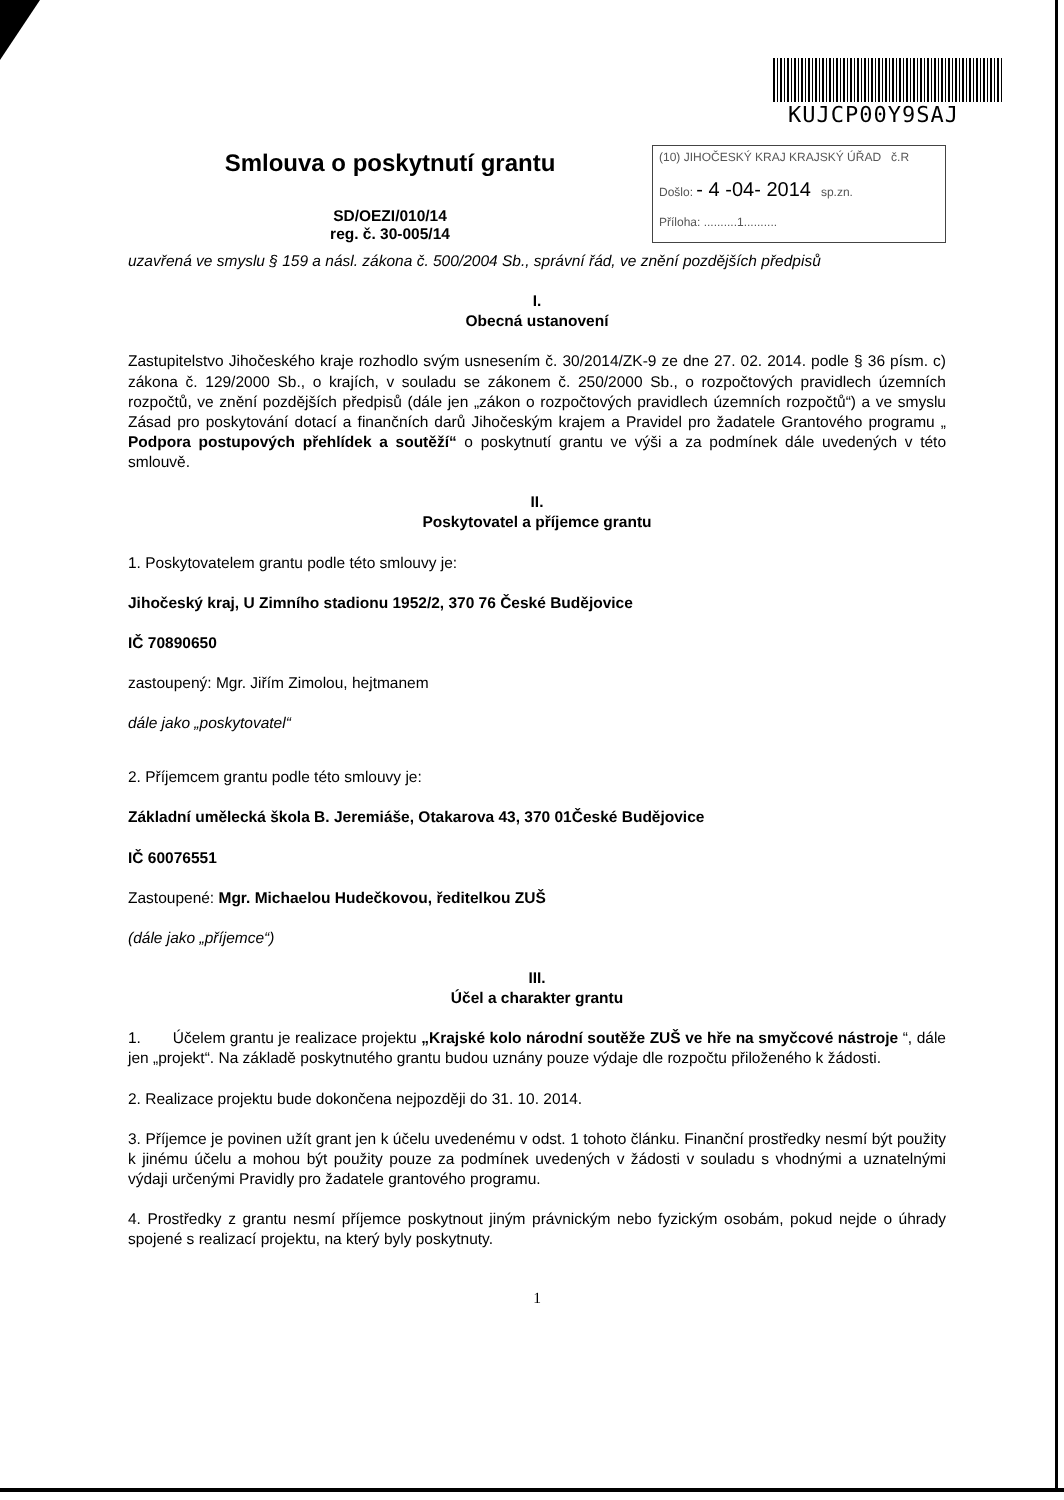KUJCP00Y9SAJ
Smlouva o poskytnutí grantu
SD/OEZI/010/14
reg. č. 30-005/14
(10) JIHOČESKÝ KRAJ KRAJSKÝ ÚŘAD č.R
Došlo: - 4 -04- 2014 sp.zn.
Příloha: ..........1..........
uzavřená ve smyslu § 159 a násl. zákona č. 500/2004 Sb., správní řád, ve znění pozdějších předpisů
I.
Obecná ustanovení
Zastupitelstvo Jihočeského kraje rozhodlo svým usnesením č. 30/2014/ZK-9 ze dne 27. 02. 2014. podle § 36 písm. c) zákona č. 129/2000 Sb., o krajích, v souladu se zákonem č. 250/2000 Sb., o rozpočtových pravidlech územních rozpočtů, ve znění pozdějších předpisů (dále jen „zákon o rozpočtových pravidlech územních rozpočtů“) a ve smyslu Zásad pro poskytování dotací a finančních darů Jihočeským krajem a Pravidel pro žadatele Grantového programu „ Podpora postupových přehlídek a soutěží“ o poskytnutí grantu ve výši a za podmínek dále uvedených v této smlouvě.
II.
Poskytovatel a příjemce grantu
1. Poskytovatelem grantu podle této smlouvy je:
Jihočeský kraj, U Zimního stadionu 1952/2, 370 76 České Budějovice
IČ 70890650
zastoupený: Mgr. Jiřím Zimolou, hejtmanem
dále jako „poskytovatel“
2. Příjemcem grantu podle této smlouvy je:
Základní umělecká škola B. Jeremiáše, Otakarova 43, 370 01České Budějovice
IČ 60076551
Zastoupené: Mgr. Michaelou Hudečkovou, ředitelkou ZUŠ
(dále jako „příjemce“)
III.
Účel a charakter grantu
1. Účelem grantu je realizace projektu „Krajské kolo národní soutěže ZUŠ ve hře na smyčcové nástroje “, dále jen „projekt“. Na základě poskytnutého grantu budou uznány pouze výdaje dle rozpočtu přiloženého k žádosti.
2. Realizace projektu bude dokončena nejpozději do 31. 10. 2014.
3. Příjemce je povinen užít grant jen k účelu uvedenému v odst. 1 tohoto článku. Finanční prostředky nesmí být použity k jinému účelu a mohou být použity pouze za podmínek uvedených v žádosti v souladu s vhodnými a uznatelnými výdaji určenými Pravidly pro žadatele grantového programu.
4. Prostředky z grantu nesmí příjemce poskytnout jiným právnickým nebo fyzickým osobám, pokud nejde o úhrady spojené s realizací projektu, na který byly poskytnuty.
1